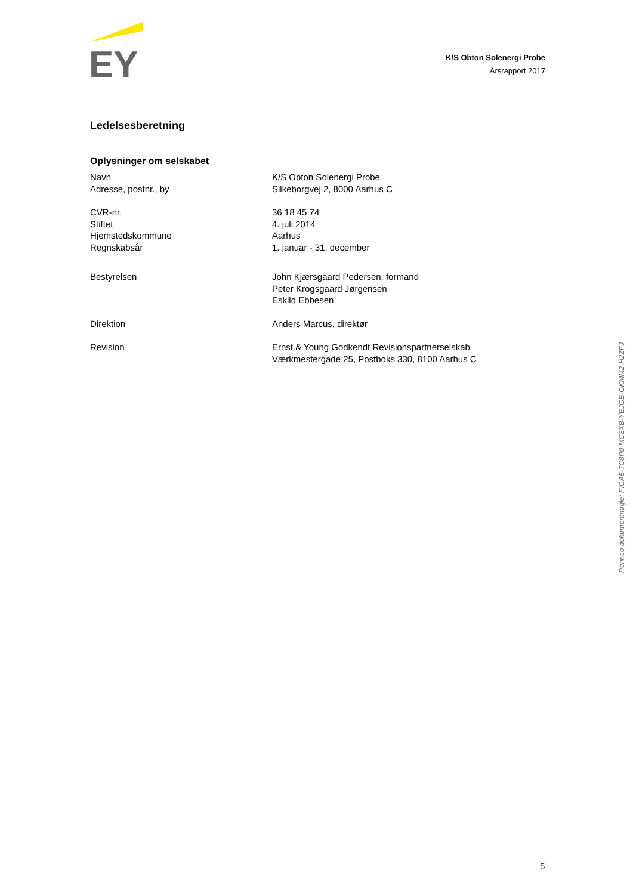EY
K/S Obton Solenergi Probe
Årsrapport 2017
Ledelsesberetning
Oplysninger om selskabet
| Navn | K/S Obton Solenergi Probe |
| Adresse, postnr., by | Silkeborgvej 2, 8000 Aarhus C |
| CVR-nr. | 36 18 45 74 |
| Stiftet | 4. juli 2014 |
| Hjemstedskommune | Aarhus |
| Regnskabsår | 1. januar - 31. december |
| Bestyrelsen | John Kjærsgaard Pedersen, formand Peter Krogsgaard Jørgensen Eskild Ebbesen |
| Direktion | Anders Marcus, direktør |
| Revision | Ernst & Young Godkendt Revisionspartnerselskab Værkmestergade 25, Postboks 330, 8100 Aarhus C |
Penneo dokumentnøgle: FIGA5-7C8P0-MC8XB-YEJGB-GKMM2-H2ZFJ
5